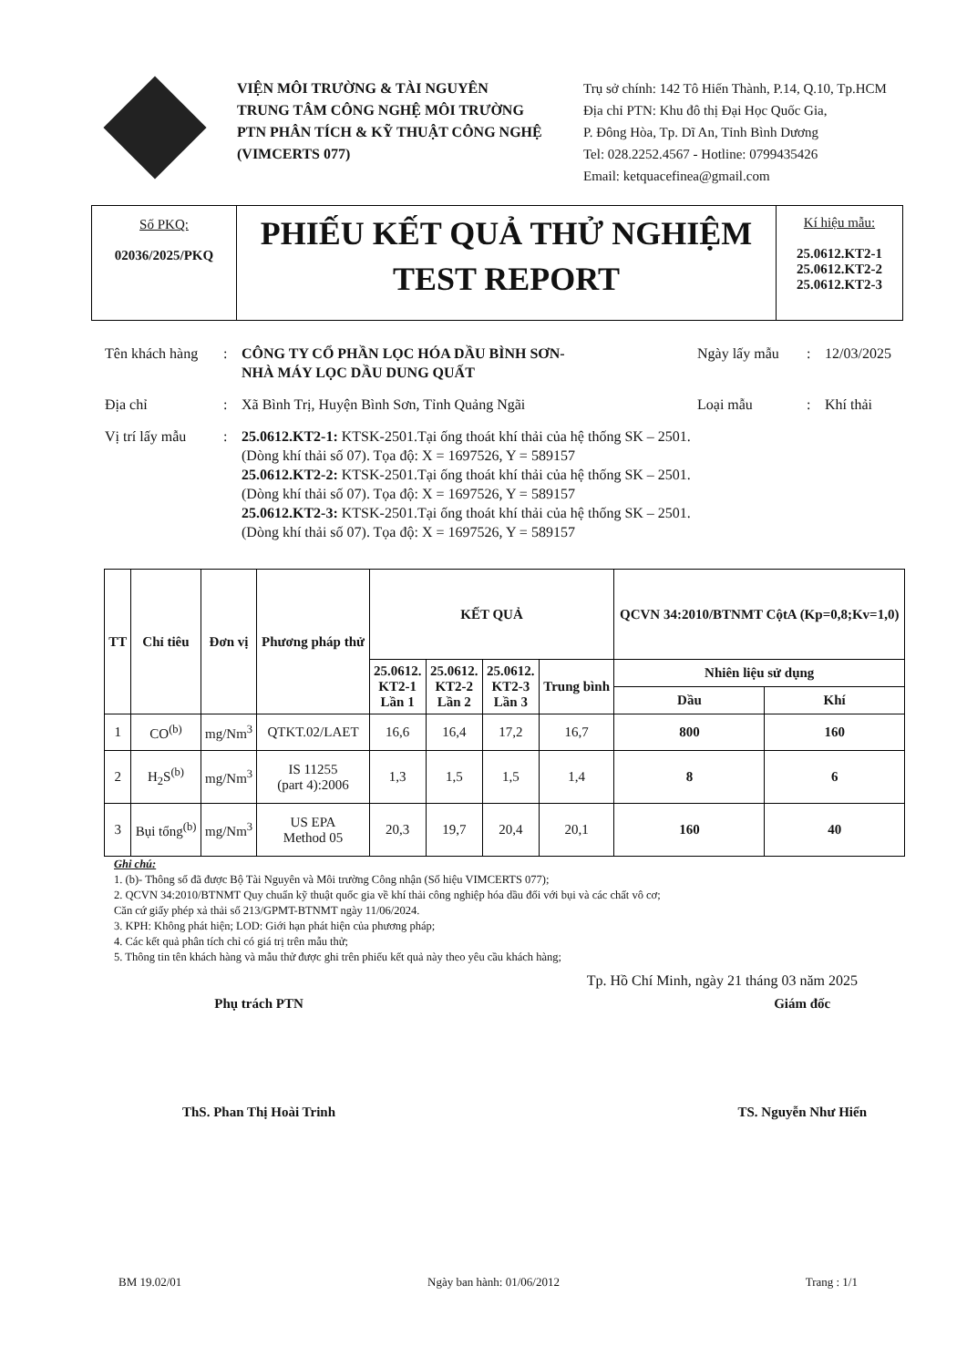VIỆN MÔI TRƯỜNG & TÀI NGUYÊN
TRUNG TÂM CÔNG NGHỆ MÔI TRƯỜNG
PTN PHÂN TÍCH & KỸ THUẬT CÔNG NGHỆ
(VIMCERTS 077)
Trụ sở chính: 142 Tô Hiến Thành, P.14, Q.10, Tp.HCM
Địa chỉ PTN: Khu đô thị Đại Học Quốc Gia,
P. Đông Hòa, Tp. Dĩ An, Tỉnh Bình Dương
Tel: 028.2252.4567 - Hotline: 0799435426
Email: ketquacefinea@gmail.com
Số PKQ:
02036/2025/PKQ
PHIẾU KẾT QUẢ THỬ NGHIỆM
TEST REPORT
Kí hiệu mẫu:
25.0612.KT2-1
25.0612.KT2-2
25.0612.KT2-3
Tên khách hàng
: CÔNG TY CỔ PHẦN LỌC HÓA DẦU BÌNH SƠN-
NHÀ MÁY LỌC DẦU DUNG QUẤT
Ngày lấy mẫu : 12/03/2025
Địa chỉ : Xã Bình Trị, Huyện Bình Sơn, Tỉnh Quảng Ngãi Loại mẫu : Khí thải
Vị trí lấy mẫu
: 25.0612.KT2-1: KTSK-2501.Tại ống thoát khí thải của hệ thống SK – 2501.
(Dòng khí thải số 07). Tọa độ: X = 1697526, Y = 589157
25.0612.KT2-2: KTSK-2501.Tại ống thoát khí thải của hệ thống SK – 2501.
(Dòng khí thải số 07). Tọa độ: X = 1697526, Y = 589157
25.0612.KT2-3: KTSK-2501.Tại ống thoát khí thải của hệ thống SK – 2501.
(Dòng khí thải số 07). Tọa độ: X = 1697526, Y = 589157
| TT | Chỉ tiêu | Đơn vị | Phương pháp thử | KẾT QUẢ | | | | QCVN 34:2010/BTNMT CộtA (Kp=0,8;Kv=1,0) | |
| --- | --- | --- | --- | --- | --- | --- | --- | --- | --- |
| | | | | 25.0612. KT2-1 Lần 1 | 25.0612. KT2-2 Lần 2 | 25.0612. KT2-3 Lần 3 | Trung bình | Nhiên liệu sử dụng | |
| | | | | | | | | Dầu | Khí |
| 1 | CO<sup>(b)</sup> | mg/Nm<sup>3</sup> | QTKT.02/LAET | 16,6 | 16,4 | 17,2 | 16,7 | 800 | 160 |
| 2 | H<sub>2</sub>S<sup>(b)</sup> | mg/Nm<sup>3</sup> | IS 11255 (part 4):2006 | 1,3 | 1,5 | 1,5 | 1,4 | 8 | 6 |
| 3 | Bụi tổng<sup>(b)</sup> | mg/Nm<sup>3</sup> | US EPA Method 05 | 20,3 | 19,7 | 20,4 | 20,1 | 160 | 40 |
Ghi chú:
1. (b)- Thông số đã được Bộ Tài Nguyên và Môi trường Công nhận (Số hiệu VIMCERTS 077);
2. QCVN 34:2010/BTNMT Quy chuẩn kỹ thuật quốc gia về khí thải công nghiệp hóa dầu đối với bụi và các chất vô cơ;
Căn cứ giấy phép xả thải số 213/GPMT-BTNMT ngày 11/06/2024.
3. KPH: Không phát hiện; LOD: Giới hạn phát hiện của phương pháp;
4. Các kết quả phân tích chỉ có giá trị trên mẫu thử;
5. Thông tin tên khách hàng và mẫu thử được ghi trên phiếu kết quả này theo yêu cầu khách hàng;
Tp. Hồ Chí Minh, ngày 21 tháng 03 năm 2025
Phụ trách PTN
ThS. Phan Thị Hoài Trinh
Giám đốc
TS. Nguyễn Như Hiển
BM 19.02/01 Ngày ban hành: 01/06/2012 Trang : 1/1